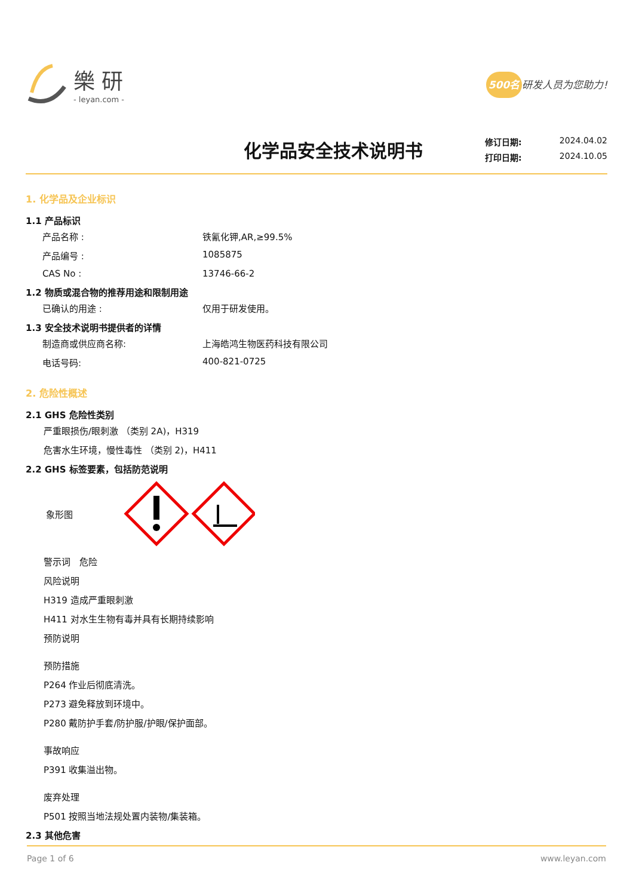樂 研
- leyan.com -
500名 研发人员为您助力!
化学品安全技术说明书
修订日期: 2024.04.02
打印日期: 2024.10.05
1. 化学品及企业标识
1.1 产品标识
产品名称 : 铁氰化钾,AR,≥99.5%
产品编号 : 1085875
CAS No : 13746-66-2
1.2 物质或混合物的推荐用途和限制用途
已确认的用途 : 仅用于研发使用。
1.3 安全技术说明书提供者的详情
制造商或供应商名称: 上海皓鸿生物医药科技有限公司
电话号码: 400-821-0725
2. 危险性概述
2.1 GHS 危险性类别
严重眼损伤/眼刺激 （类别 2A)，H319
危害水生环境，慢性毒性 （类别 2)，H411
2.2 GHS 标签要素，包括防范说明
象形图
警示词　危险
风险说明
H319 造成严重眼刺激
H411 对水生生物有毒并具有长期持续影响
预防说明
预防措施
P264 作业后彻底清洗。
P273 避免释放到环境中。
P280 戴防护手套/防护服/护眼/保护面部。
事故响应
P391 收集溢出物。
废弃处理
P501 按照当地法规处置内装物/集装箱。
2.3 其他危害
Page 1 of 6 www.leyan.com